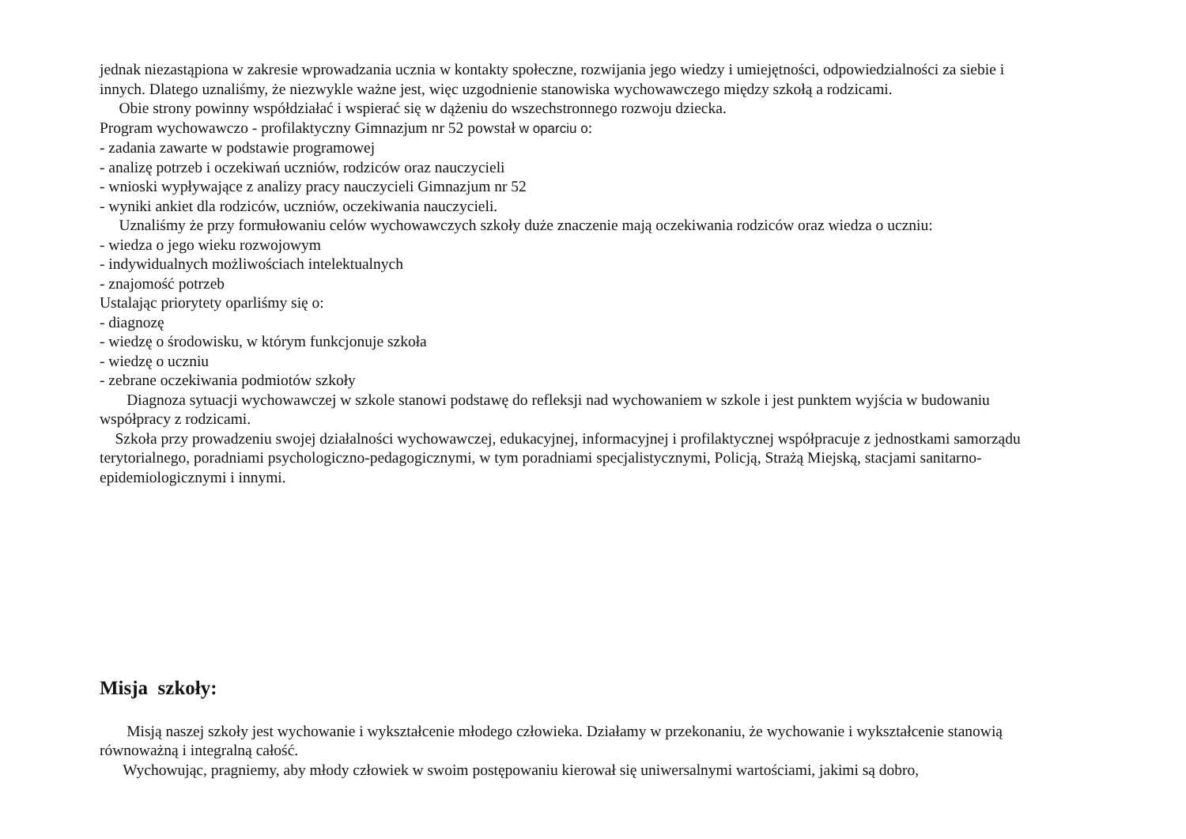jednak niezastąpiona w zakresie wprowadzania ucznia w kontakty społeczne, rozwijania jego wiedzy i umiejętności, odpowiedzialności za siebie i innych. Dlatego uznaliśmy, że niezwykle ważne jest, więc uzgodnienie stanowiska wychowawczego między szkołą a rodzicami.
Obie strony powinny współdziałać i wspierać się w dążeniu do wszechstronnego rozwoju dziecka.
Program wychowawczo - profilaktyczny Gimnazjum nr 52 powstał w oparciu o:
- zadania zawarte w podstawie programowej
- analizę potrzeb i oczekiwań uczniów, rodziców oraz nauczycieli
- wnioski wypływające z analizy pracy nauczycieli Gimnazjum nr 52
- wyniki ankiet dla rodziców, uczniów, oczekiwania nauczycieli.
Uznaliśmy że przy formułowaniu celów wychowawczych szkoły duże znaczenie mają oczekiwania rodziców oraz wiedza o uczniu:
- wiedza o jego wieku rozwojowym
- indywidualnych możliwościach intelektualnych
- znajomość potrzeb
Ustalając priorytety oparliśmy się o:
- diagnozę
- wiedzę o środowisku, w którym funkcjonuje szkoła
- wiedzę o uczniu
- zebrane oczekiwania podmiotów szkoły
Diagnoza sytuacji wychowawczej w szkole stanowi podstawę do refleksji nad wychowaniem w szkole i jest punktem wyjścia w budowaniu współpracy z rodzicami.
Szkoła przy prowadzeniu swojej działalności wychowawczej, edukacyjnej, informacyjnej i profilaktycznej współpracuje z jednostkami samorządu terytorialnego, poradniami psychologiczno-pedagogicznymi, w tym poradniami specjalistycznymi, Policją, Strażą Miejską, stacjami sanitarno-epidemiologicznymi i innymi.
Misja szkoły:
Misją naszej szkoły jest wychowanie i wykształcenie młodego człowieka. Działamy w przekonaniu, że wychowanie i wykształcenie stanowią równoważną i integralną całość.
Wychowując, pragniemy, aby młody człowiek w swoim postępowaniu kierował się uniwersalnymi wartościami, jakimi są dobro,